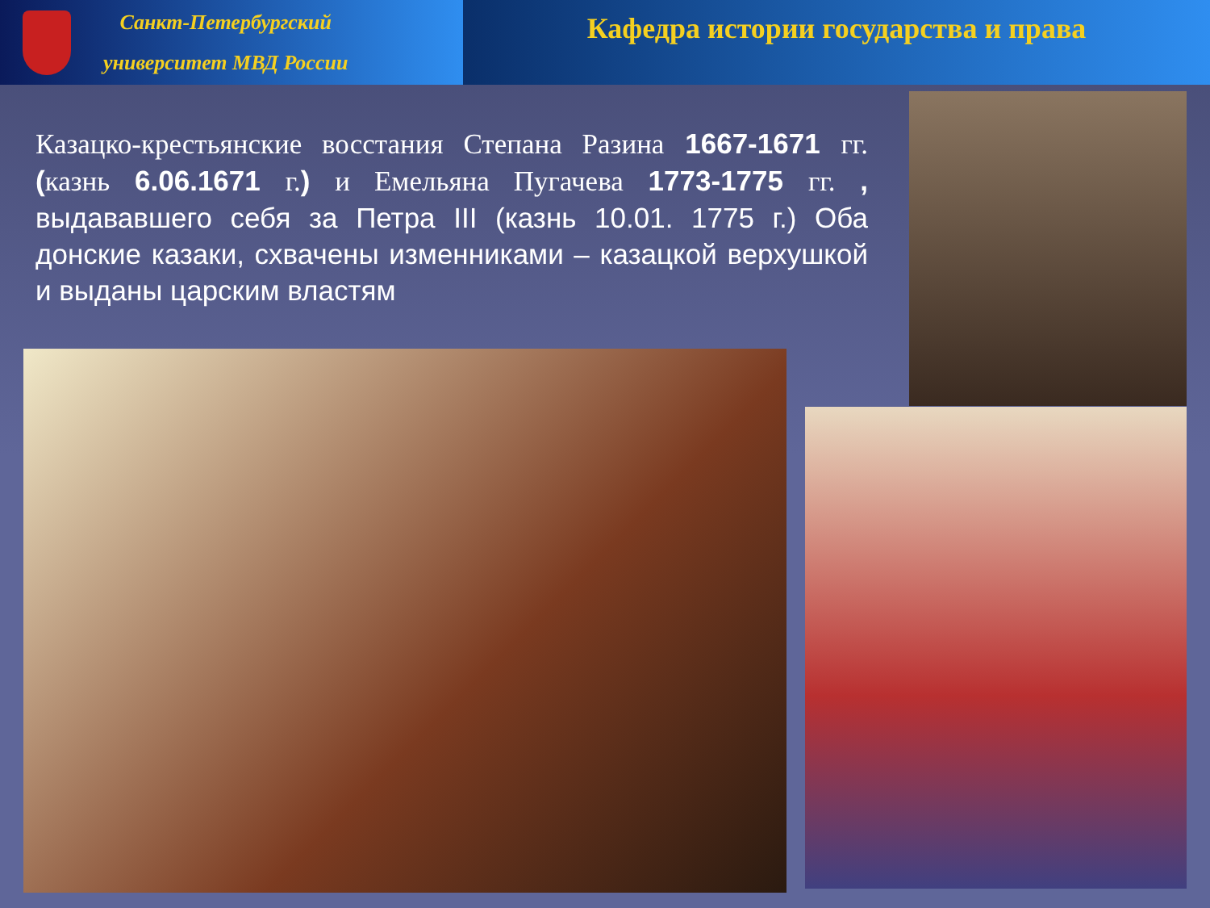Санкт-Петербургский
университет МВД России
Кафедра истории государства и права
Казацко-крестьянские восстания Степана Разина 1667-1671 гг. (казнь 6.06.1671 г.) и Емельяна Пугачева 1773-1775 гг. , выдававшего себя за Петра III (казнь 10.01. 1775 г.) Оба донские казаки, схвачены изменниками – казацкой верхушкой и выданы царским властям